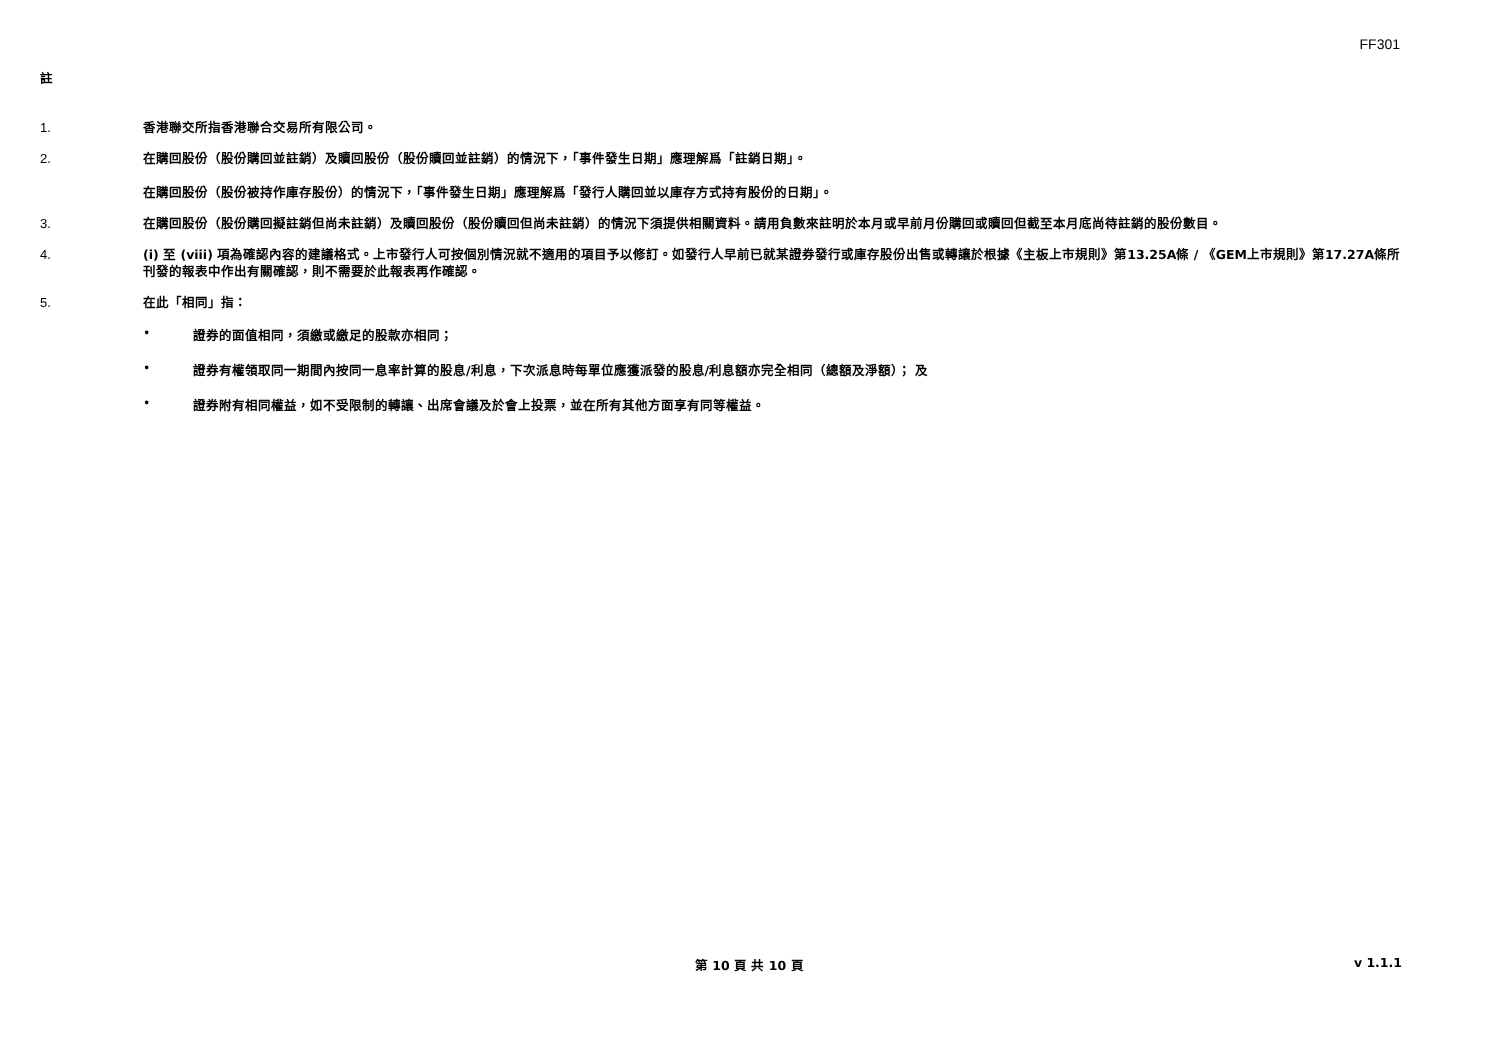FF301
註
1. 香港聯交所指香港聯合交易所有限公司。
2. 在購回股份（股份購回並註銷）及贖回股份（股份贖回並註銷）的情況下，「事件發生日期」應理解爲「註銷日期」。
在購回股份（股份被持作庫存股份）的情況下，「事件發生日期」應理解爲「發行人購回並以庫存方式持有股份的日期」。
3. 在購回股份（股份購回擬註銷但尚未註銷）及贖回股份（股份贖回但尚未註銷）的情況下須提供相關資料。請用負數來註明於本月或早前月份購回或贖回但截至本月底尚待註銷的股份數目。
4. (i) 至 (viii) 項為確認內容的建議格式。上市發行人可按個別情況就不適用的項目予以修訂。如發行人早前已就某證券發行或庫存股份出售或轉讓於根據《主板上市規則》第13.25A條 / 《GEM上市規則》第17.27A條所刊發的報表中作出有關確認，則不需要於此報表再作確認。
5. 在此「相同」指：
• 證券的面值相同，須繳或繳足的股款亦相同；
• 證券有權領取同一期間內按同一息率計算的股息/利息，下次派息時每單位應獲派發的股息/利息額亦完全相同（總額及淨額）； 及
• 證券附有相同權益，如不受限制的轉讓、出席會議及於會上投票，並在所有其他方面享有同等權益。
第 10 頁 共 10 頁 v 1.1.1